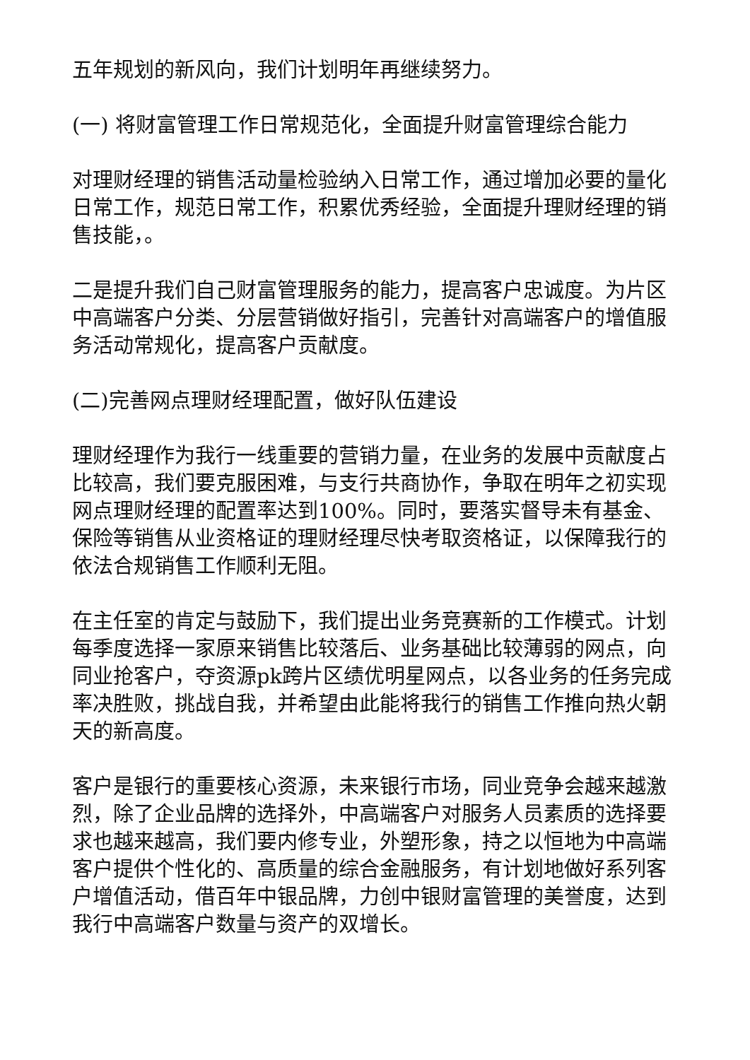五年规划的新风向，我们计划明年再继续努力。
(一) 将财富管理工作日常规范化，全面提升财富管理综合能力
对理财经理的销售活动量检验纳入日常工作，通过增加必要的量化日常工作，规范日常工作，积累优秀经验，全面提升理财经理的销售技能，。
二是提升我们自己财富管理服务的能力，提高客户忠诚度。为片区中高端客户分类、分层营销做好指引，完善针对高端客户的增值服务活动常规化，提高客户贡献度。
(二)完善网点理财经理配置，做好队伍建设
理财经理作为我行一线重要的营销力量，在业务的发展中贡献度占比较高，我们要克服困难，与支行共商协作，争取在明年之初实现网点理财经理的配置率达到100%。同时，要落实督导未有基金、保险等销售从业资格证的理财经理尽快考取资格证，以保障我行的依法合规销售工作顺利无阻。
在主任室的肯定与鼓励下，我们提出业务竞赛新的工作模式。计划每季度选择一家原来销售比较落后、业务基础比较薄弱的网点，向同业抢客户，夺资源pk跨片区绩优明星网点，以各业务的任务完成率决胜败，挑战自我，并希望由此能将我行的销售工作推向热火朝天的新高度。
客户是银行的重要核心资源，未来银行市场，同业竞争会越来越激烈，除了企业品牌的选择外，中高端客户对服务人员素质的选择要求也越来越高，我们要内修专业，外塑形象，持之以恒地为中高端客户提供个性化的、高质量的综合金融服务，有计划地做好系列客户增值活动，借百年中银品牌，力创中银财富管理的美誉度，达到我行中高端客户数量与资产的双增长。